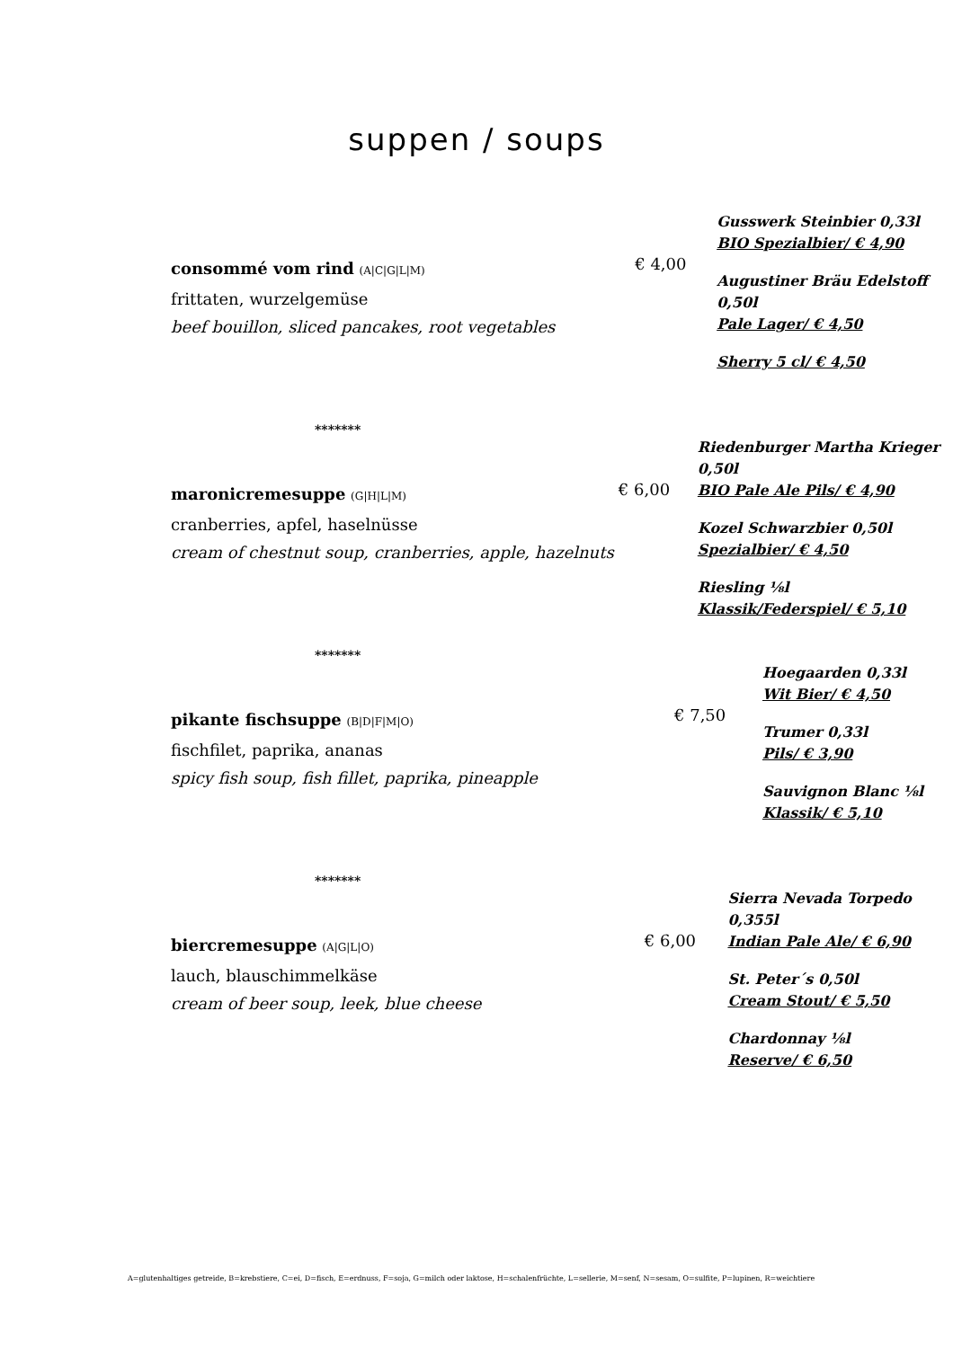suppen / soups
consommé vom rind (A|C|G|L|M)
frittaten, wurzelgemüse
beef bouillon, sliced pancakes, root vegetables
€ 4,00
Gusswerk Steinbier 0,33l
BIO Spezialbier/ € 4,90
Augustiner Bräu Edelstoff 0,50l
Pale Lager/ € 4,50
Sherry 5 cl/ € 4,50
*******
maronicremesuppe (G|H|L|M)
cranberries, apfel, haselnüsse
cream of chestnut soup, cranberries, apple, hazelnuts
€ 6,00
Riedenburger Martha Krieger 0,50l
BIO Pale Ale Pils/ € 4,90
Kozel Schwarzbier 0,50l
Spezialbier/ € 4,50
Riesling ⅛l
Klassik/Federspiel/ € 5,10
*******
pikante fischsuppe (B|D|F|M|O)
fischfilet, paprika, ananas
spicy fish soup, fish fillet, paprika, pineapple
€ 7,50
Hoegaarden 0,33l
Wit Bier/ € 4,50
Trumer 0,33l
Pils/ € 3,90
Sauvignon Blanc ⅛l
Klassik/ € 5,10
*******
biercremesuppe (A|G|L|O)
lauch, blauschimmelkäse
cream of beer soup, leek, blue cheese
€ 6,00
Sierra Nevada Torpedo 0,355l
Indian Pale Ale/ € 6,90
St. Peter´s 0,50l
Cream Stout/ € 5,50
Chardonnay ⅛l
Reserve/ € 6,50
A=glutenhaltiges getreide, B=krebstiere, C=ei, D=fisch, E=erdnuss, F=soja, G=milch oder laktose, H=schalenfrüchte, L=sellerie, M=senf, N=sesam, O=sulfite, P=lupinen, R=weichtiere